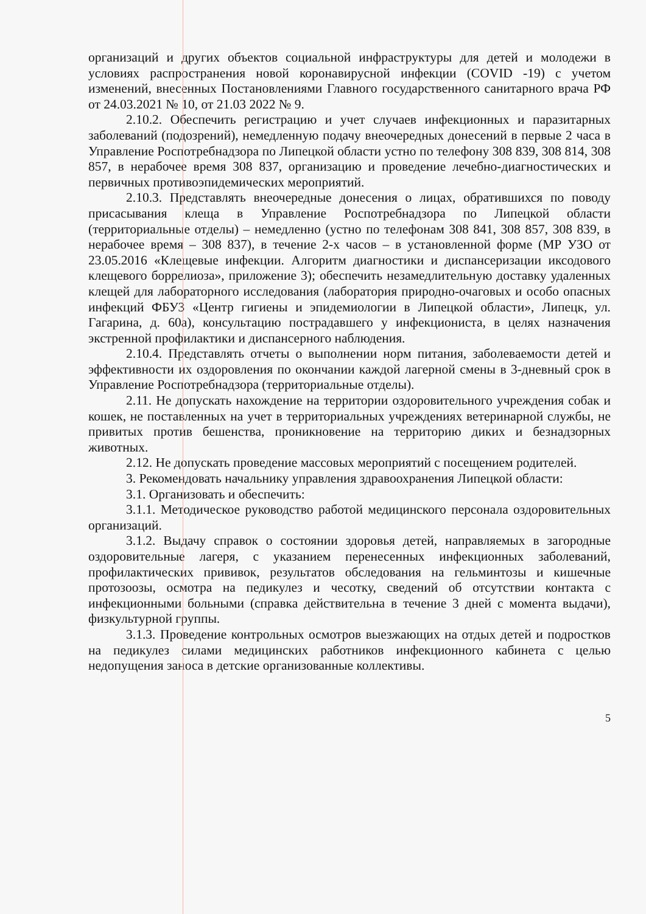организаций и других объектов социальной инфраструктуры для детей и молодежи в условиях распространения новой коронавирусной инфекции (COVID -19) с учетом изменений, внесенных Постановлениями Главного государственного санитарного врача РФ от 24.03.2021 № 10, от 21.03 2022 № 9.
2.10.2. Обеспечить регистрацию и учет случаев инфекционных и паразитарных заболеваний (подозрений), немедленную подачу внеочередных донесений в первые 2 часа в Управление Роспотребнадзора по Липецкой области устно по телефону 308 839, 308 814, 308 857, в нерабочее время 308 837, организацию и проведение лечебно-диагностических и первичных противоэпидемических мероприятий.
2.10.3. Представлять внеочередные донесения о лицах, обратившихся по поводу присасывания клеща в Управление Роспотребнадзора по Липецкой области (территориальные отделы) – немедленно (устно по телефонам 308 841, 308 857, 308 839, в нерабочее время – 308 837), в течение 2-х часов – в установленной форме (МР УЗО от 23.05.2016 «Клещевые инфекции. Алгоритм диагностики и диспансеризации иксодового клещевого боррелиоза», приложение 3); обеспечить незамедлительную доставку удаленных клещей для лабораторного исследования (лаборатория природно-очаговых и особо опасных инфекций ФБУЗ «Центр гигиены и эпидемиологии в Липецкой области», Липецк, ул. Гагарина, д. 60а), консультацию пострадавшего у инфекциониста, в целях назначения экстренной профилактики и диспансерного наблюдения.
2.10.4. Представлять отчеты о выполнении норм питания, заболеваемости детей и эффективности их оздоровления по окончании каждой лагерной смены в 3-дневный срок в Управление Роспотребнадзора (территориальные отделы).
2.11. Не допускать нахождение на территории оздоровительного учреждения собак и кошек, не поставленных на учет в территориальных учреждениях ветеринарной службы, не привитых против бешенства, проникновение на территорию диких и безнадзорных животных.
2.12. Не допускать проведение массовых мероприятий с посещением родителей.
3. Рекомендовать начальнику управления здравоохранения Липецкой области:
3.1. Организовать и обеспечить:
3.1.1. Методическое руководство работой медицинского персонала оздоровительных организаций.
3.1.2. Выдачу справок о состоянии здоровья детей, направляемых в загородные оздоровительные лагеря, с указанием перенесенных инфекционных заболеваний, профилактических прививок, результатов обследования на гельминтозы и кишечные протозоозы, осмотра на педикулез и чесотку, сведений об отсутствии контакта с инфекционными больными (справка действительна в течение 3 дней с момента выдачи), физкультурной группы.
3.1.3. Проведение контрольных осмотров выезжающих на отдых детей и подростков на педикулез силами медицинских работников инфекционного кабинета с целью недопущения заноса в детские организованные коллективы.
5